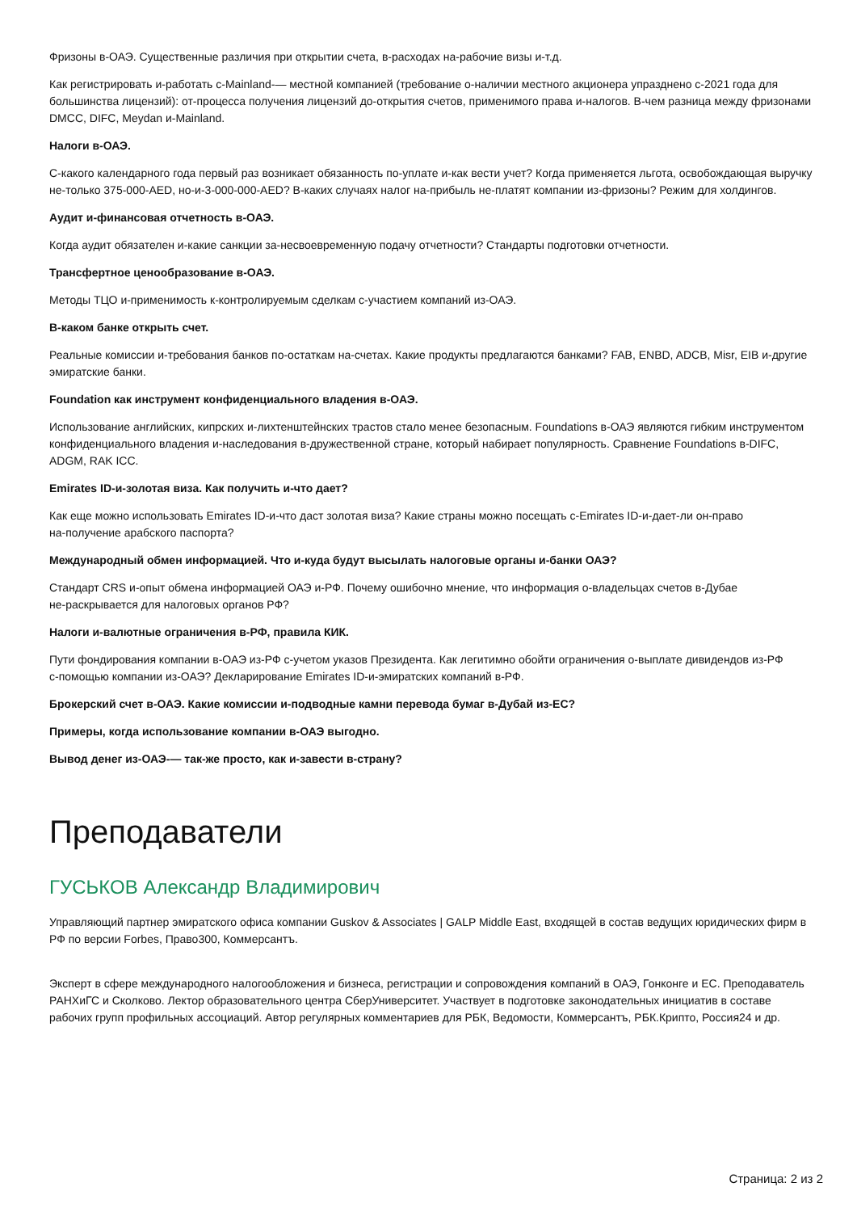Фризоны в‑ОАЭ. Существенные различия при открытии счета, в‑расходах на‑рабочие визы и‑т.д.
Как регистрировать и‑работать с‑Mainland‑— местной компанией (требование о‑наличии местного акционера упразднено с‑2021 года для большинства лицензий): от‑процесса получения лицензий до‑открытия счетов, применимого права и‑налогов. В‑чем разница между фризонами DMCC, DIFC, Meydan и‑Mainland.
Налоги в‑ОАЭ.
С‑какого календарного года первый раз возникает обязанность по‑уплате и‑как вести учет? Когда применяется льгота, освобождающая выручку не‑только 375‑000‑AED, но‑и‑3‑000‑000‑AED? В‑каких случаях налог на‑прибыль не‑платят компании из‑фризоны? Режим для холдингов.
Аудит и‑финансовая отчетность в‑ОАЭ.
Когда аудит обязателен и‑какие санкции за‑несвоевременную подачу отчетности? Стандарты подготовки отчетности.
Трансфертное ценообразование в‑ОАЭ.
Методы ТЦО и‑применимость к‑контролируемым сделкам с‑участием компаний из‑ОАЭ.
В‑каком банке открыть счет.
Реальные комиссии и‑требования банков по‑остаткам на‑счетах. Какие продукты предлагаются банками? FAB, ENBD, ADCB, Misr, EIB и‑другие эмиратские банки.
Foundation как инструмент конфиденциального владения в‑ОАЭ.
Использование английских, кипрских и‑лихтенштейнских трастов стало менее безопасным. Foundations в‑ОАЭ являются гибким инструментом конфиденциального владения и‑наследования в‑дружественной стране, который набирает популярность. Сравнение Foundations в‑DIFC, ADGM, RAK ICC.
Emirates ID‑и‑золотая виза. Как получить и‑что дает?
Как еще можно использовать Emirates ID‑и‑что даст золотая виза? Какие страны можно посещать с‑Emirates ID‑и‑дает‑ли он‑право на‑получение арабского паспорта?
Международный обмен информацией. Что и‑куда будут высылать налоговые органы и‑банки ОАЭ?
Стандарт CRS и‑опыт обмена информацией ОАЭ и‑РФ. Почему ошибочно мнение, что информация о‑владельцах счетов в‑Дубае не‑раскрывается для налоговых органов РФ?
Налоги и‑валютные ограничения в‑РФ, правила КИК.
Пути фондирования компании в‑ОАЭ из‑РФ с‑учетом указов Президента. Как легитимно обойти ограничения о‑выплате дивидендов из‑РФ с‑помощью компании из‑ОАЭ? Декларирование Emirates ID‑и‑эмиратских компаний в‑РФ.
Брокерский счет в‑ОАЭ. Какие комиссии и‑подводные камни перевода бумаг в‑Дубай из‑ЕС?
Примеры, когда использование компании в‑ОАЭ выгодно.
Вывод денег из‑ОАЭ‑— так‑же просто, как и‑завести в‑страну?
Преподаватели
ГУСЬКОВ Александр Владимирович
Управляющий партнер эмиратского офиса компании Guskov & Associates | GALP Middle East, входящей в состав ведущих юридических фирм в РФ по версии Forbes, Право300, Коммерсантъ.
Эксперт в сфере международного налогообложения и бизнеса, регистрации и сопровождения компаний в ОАЭ, Гонконге и ЕС. Преподаватель РАНХиГС и Сколково. Лектор образовательного центра СберУниверситет. Участвует в подготовке законодательных инициатив в составе рабочих групп профильных ассоциаций. Автор регулярных комментариев для РБК, Ведомости, Коммерсантъ, РБК.Крипто, Россия24 и др.
Страница: 2 из 2